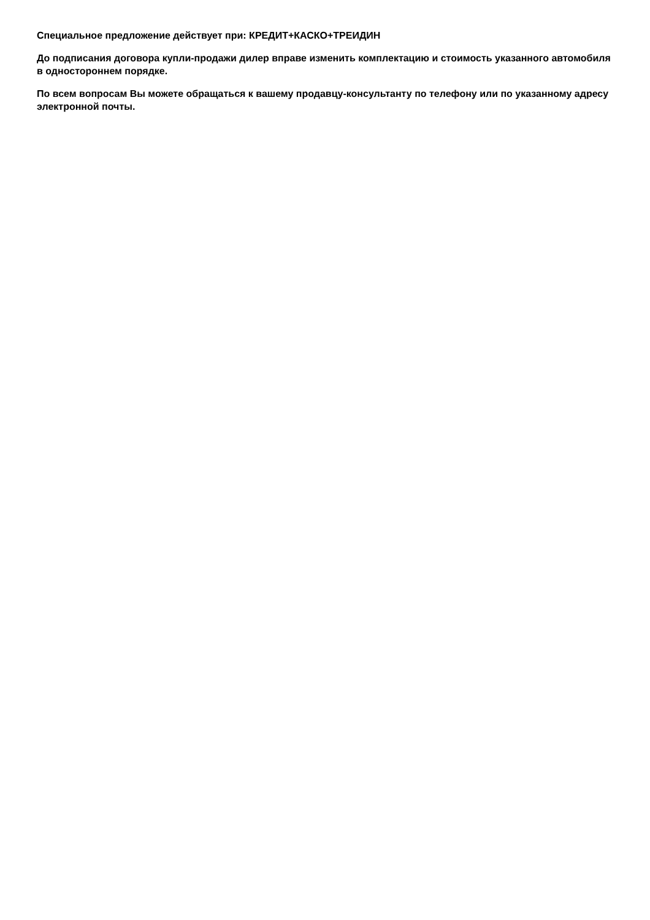Специальное предложение действует при: КРЕДИТ+КАСКО+ТРЕИДИН
До подписания договора купли-продажи дилер вправе изменить комплектацию и стоимость указанного автомобиля в одностороннем порядке.
По всем вопросам Вы можете обращаться к вашему продавцу-консультанту по телефону или по указанному адресу электронной почты.